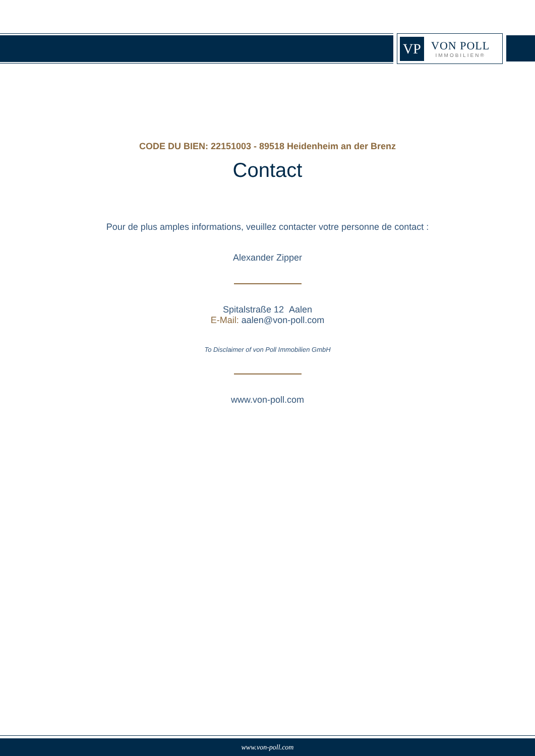VP
VON POLL
IMMOBILIEN®
CODE DU BIEN: 22151003 - 89518 Heidenheim an der Brenz
Contact
Pour de plus amples informations, veuillez contacter votre personne de contact :
Alexander Zipper
Spitalstraße 12 Aalen
E-Mail: aalen@von-poll.com
To Disclaimer of von Poll Immobilien GmbH
www.von-poll.com
www.von-poll.com